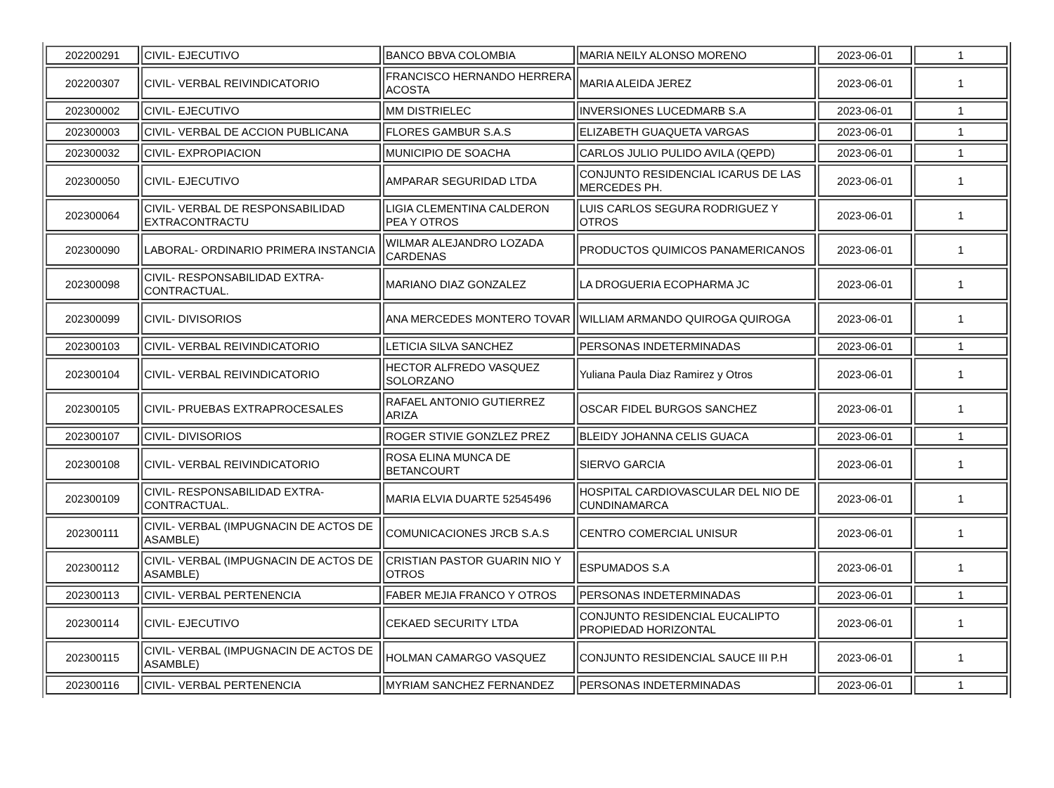| 202200291 | CIVIL- EJECUTIVO | BANCO BBVA COLOMBIA | MARIA NEILY ALONSO MORENO | 2023-06-01 | 1 |
| 202200307 | CIVIL- VERBAL REIVINDICATORIO | FRANCISCO HERNANDO HERRERA ACOSTA | MARIA ALEIDA JEREZ | 2023-06-01 | 1 |
| 202300002 | CIVIL- EJECUTIVO | MM DISTRIELEC | INVERSIONES LUCEDMARB S.A | 2023-06-01 | 1 |
| 202300003 | CIVIL- VERBAL DE ACCION PUBLICANA | FLORES GAMBUR S.A.S | ELIZABETH GUAQUETA VARGAS | 2023-06-01 | 1 |
| 202300032 | CIVIL- EXPROPIACION | MUNICIPIO DE SOACHA | CARLOS JULIO PULIDO AVILA (QEPD) | 2023-06-01 | 1 |
| 202300050 | CIVIL- EJECUTIVO | AMPARAR SEGURIDAD LTDA | CONJUNTO RESIDENCIAL ICARUS DE LAS MERCEDES PH. | 2023-06-01 | 1 |
| 202300064 | CIVIL- VERBAL DE RESPONSABILIDAD EXTRACONTRACTU | LIGIA CLEMENTINA CALDERON PEA Y OTROS | LUIS CARLOS SEGURA RODRIGUEZ Y OTROS | 2023-06-01 | 1 |
| 202300090 | LABORAL- ORDINARIO PRIMERA INSTANCIA | WILMAR ALEJANDRO LOZADA CARDENAS | PRODUCTOS QUIMICOS PANAMERICANOS | 2023-06-01 | 1 |
| 202300098 | CIVIL- RESPONSABILIDAD EXTRA-CONTRACTUAL. | MARIANO DIAZ GONZALEZ | LA DROGUERIA ECOPHARMA JC | 2023-06-01 | 1 |
| 202300099 | CIVIL- DIVISORIOS | ANA MERCEDES MONTERO TOVAR | WILLIAM ARMANDO QUIROGA QUIROGA | 2023-06-01 | 1 |
| 202300103 | CIVIL- VERBAL REIVINDICATORIO | LETICIA SILVA SANCHEZ | PERSONAS INDETERMINADAS | 2023-06-01 | 1 |
| 202300104 | CIVIL- VERBAL REIVINDICATORIO | HECTOR ALFREDO VASQUEZ SOLORZANO | Yuliana Paula Diaz Ramirez y Otros | 2023-06-01 | 1 |
| 202300105 | CIVIL- PRUEBAS EXTRAPROCESALES | RAFAEL ANTONIO GUTIERREZ ARIZA | OSCAR FIDEL BURGOS SANCHEZ | 2023-06-01 | 1 |
| 202300107 | CIVIL- DIVISORIOS | ROGER STIVIE GONZLEZ PREZ | BLEIDY JOHANNA CELIS GUACA | 2023-06-01 | 1 |
| 202300108 | CIVIL- VERBAL REIVINDICATORIO | ROSA ELINA MUNCA DE BETANCOURT | SIERVO GARCIA | 2023-06-01 | 1 |
| 202300109 | CIVIL- RESPONSABILIDAD EXTRA-CONTRACTUAL. | MARIA ELVIA DUARTE 52545496 | HOSPITAL CARDIOVASCULAR DEL NIO DE CUNDINAMARCA | 2023-06-01 | 1 |
| 202300111 | CIVIL- VERBAL (IMPUGNACIN DE ACTOS DE ASAMBLE) | COMUNICACIONES JRCB S.A.S | CENTRO COMERCIAL UNISUR | 2023-06-01 | 1 |
| 202300112 | CIVIL- VERBAL (IMPUGNACIN DE ACTOS DE ASAMBLE) | CRISTIAN PASTOR GUARIN NIO Y OTROS | ESPUMADOS S.A | 2023-06-01 | 1 |
| 202300113 | CIVIL- VERBAL PERTENENCIA | FABER MEJIA FRANCO Y OTROS | PERSONAS INDETERMINADAS | 2023-06-01 | 1 |
| 202300114 | CIVIL- EJECUTIVO | CEKAED SECURITY LTDA | CONJUNTO RESIDENCIAL EUCALIPTO PROPIEDAD HORIZONTAL | 2023-06-01 | 1 |
| 202300115 | CIVIL- VERBAL (IMPUGNACIN DE ACTOS DE ASAMBLE) | HOLMAN CAMARGO VASQUEZ | CONJUNTO RESIDENCIAL SAUCE III P.H | 2023-06-01 | 1 |
| 202300116 | CIVIL- VERBAL PERTENENCIA | MYRIAM SANCHEZ FERNANDEZ | PERSONAS INDETERMINADAS | 2023-06-01 | 1 |